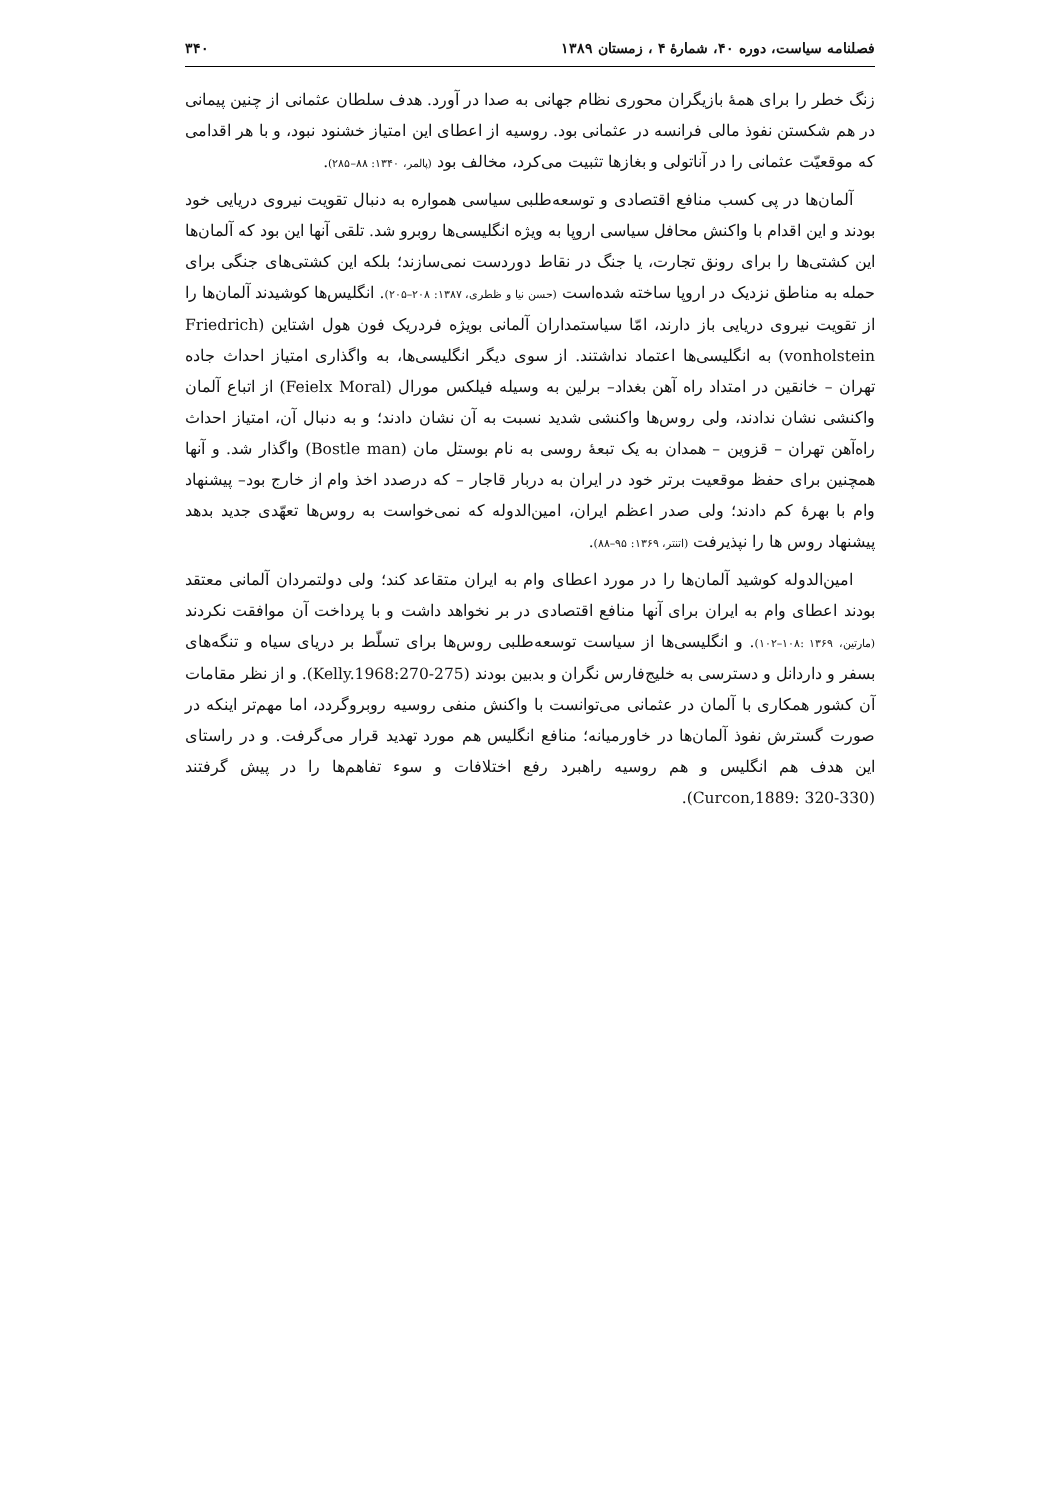فصلنامه سیاست، دوره ۴۰، شمارهٔ ۴ ، زمستان ۱۳۸۹ ۳۴۰
زنگ خطر را برای همهٔ بازیگران محوری نظام جهانی به صدا در آورد. هدف سلطان عثمانی از چنین پیمانی در هم شکستن نفوذ مالی فرانسه در عثمانی بود. روسیه از اعطای این امتیاز خشنود نبود، و با هر اقدامی که موقعیّت عثمانی را در آناتولی و بغازها تثبیت می‌کرد، مخالف بود (پالمر، ۱۳۴۰: ۸۸–۲۸۵).
آلمان‌ها در پی کسب منافع اقتصادی و توسعه‌طلبی سیاسی همواره به دنبال تقویت نیروی دریایی خود بودند و این اقدام با واکنش محافل سیاسی اروپا به ویژه انگلیسی‌ها روبرو شد. تلقی آنها این بود که آلمان‌ها این کشتی‌ها را برای رونق تجارت، یا جنگ در نقاط دوردست نمی‌سازند؛ بلکه این کشتی‌های جنگی برای حمله به مناطق نزدیک در اروپا ساخته شده‌است (حسن نیا و ظطری، ۱۳۸۷: ۲۰۸–۲۰۵). انگلیس‌ها کوشیدند آلمان‌ها را از تقویت نیروی دریایی باز دارند، امّا سیاستمداران آلمانی بویژه فردریک فون هول اشتاین (Friedrich vonholstein) به انگلیسی‌ها اعتماد نداشتند. از سوی دیگر انگلیسی‌ها، به واگذاری امتیاز احداث جاده تهران – خانقین در امتداد راه آهن بغداد– برلین به وسیله فیلکس مورال (Feielx Moral) از اتباع آلمان واکنشی نشان ندادند، ولی روس‌ها واکنشی شدید نسبت به آن نشان دادند؛ و به دنبال آن، امتیاز احداث راه‌آهن تهران – قزوین – همدان به یک تبعهٔ روسی به نام بوستل مان (Bostle man) واگذار شد. و آنها همچنین برای حفظ موقعیت برتر خود در ایران به دربار قاجار – که درصدد اخذ وام از خارج بود– پیشنهاد وام با بهرهٔ کم دادند؛ ولی صدر اعظم ایران، امین‌الدوله که نمی‌خواست به روس‌ها تعهّدی جدید بدهد پیشنهاد روس ها را نپذیرفت (اتنتر، ۱۳۶۹: ۹۵–۸۸).
امین‌الدوله کوشید آلمان‌ها را در مورد اعطای وام به ایران متقاعد کند؛ ولی دولتمردان آلمانی معتقد بودند اعطای وام به ایران برای آنها منافع اقتصادی در بر نخواهد داشت و با پرداخت آن موافقت نکردند (مارتین، ۱۳۶۹ :۱۰۸–۱۰۲). و انگلیسی‌ها از سیاست توسعه‌طلبی روس‌ها برای تسلّط بر دریای سیاه و تنگه‌های بسفر و داردانل و دسترسی به خلیج‌فارس نگران و بدبین بودند (Kelly.1968:270-275). و از نظر مقامات آن کشور همکاری با آلمان در عثمانی می‌توانست با واکنش منفی روسیه روبروگردد، اما مهم‌تر اینکه در صورت گسترش نفوذ آلمان‌ها در خاورمیانه؛ منافع انگلیس هم مورد تهدید قرار می‌گرفت. و در راستای این هدف هم انگلیس و هم روسیه راهبرد رفع اختلافات و سوء تفاهم‌ها را در پیش گرفتند (Curcon,1889: 320-330).